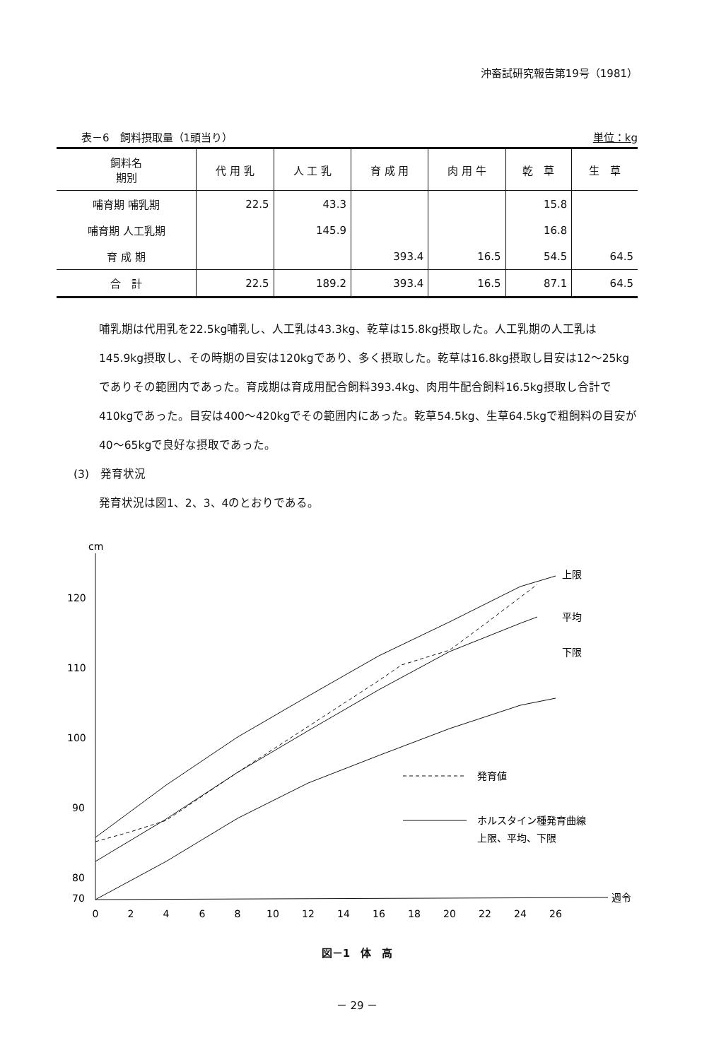沖畜試研究報告第19号（1981）
表－6　飼料摂取量（1頭当り） 単位：kg
| 飼料名 期別 | 代 用 乳 | 人 工 乳 | 育 成 用 | 肉 用 牛 | 乾 草 | 生 草 |
| --- | --- | --- | --- | --- | --- | --- |
| 哺育期 哺乳期 | 22.5 | 43.3 | | | 15.8 | |
| 哺育期 人工乳期 | | 145.9 | | | 16.8 | |
| 育 成 期 | | | 393.4 | 16.5 | 54.5 | 64.5 |
| 合 計 | 22.5 | 189.2 | 393.4 | 16.5 | 87.1 | 64.5 |
哺乳期は代用乳を22.5kg哺乳し、人工乳は43.3kg、乾草は15.8kg摂取した。人工乳期の人工乳は145.9kg摂取し、その時期の目安は120kgであり、多く摂取した。乾草は16.8kg摂取し目安は12～25kgでありその範囲内であった。育成期は育成用配合飼料393.4kg、肉用牛配合飼料16.5kg摂取し合計で410kgであった。目安は400～420kgでその範囲内にあった。乾草54.5kg、生草64.5kgで粗飼料の目安が40～65kgで良好な摂取であった。
(3)　発育状況
発育状況は図1、2、3、4のとおりである。
cm
120
110
100
90
80
70
0
2
4
6
8
10
12
14
16
18
20
22
24
26
週令
上限
平均
下限
発育値
ホルスタイン種発育曲線
上限、平均、下限
図－1　体　高
－ 29 －